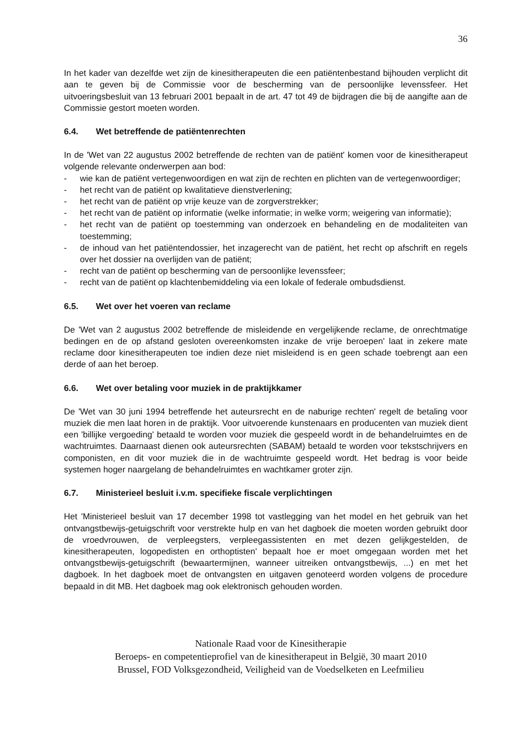36
In het kader van dezelfde wet zijn de kinesitherapeuten die een patiëntenbestand bijhouden verplicht dit aan te geven bij de Commissie voor de bescherming van de persoonlijke levenssfeer. Het uitvoeringsbesluit van 13 februari 2001 bepaalt in de art. 47 tot 49 de bijdragen die bij de aangifte aan de Commissie gestort moeten worden.
6.4. Wet betreffende de patiëntenrechten
In de 'Wet van 22 augustus 2002 betreffende de rechten van de patiënt' komen voor de kinesitherapeut volgende relevante onderwerpen aan bod:
- wie kan de patiënt vertegenwoordigen en wat zijn de rechten en plichten van de vertegenwoordiger;
- het recht van de patiënt op kwalitatieve dienstverlening;
- het recht van de patiënt op vrije keuze van de zorgverstrekker;
- het recht van de patiënt op informatie (welke informatie; in welke vorm; weigering van informatie);
- het recht van de patiënt op toestemming van onderzoek en behandeling en de modaliteiten van toestemming;
- de inhoud van het patiëntendossier, het inzagerecht van de patiënt, het recht op afschrift en regels over het dossier na overlijden van de patiënt;
- recht van de patiënt op bescherming van de persoonlijke levenssfeer;
- recht van de patiënt op klachtenbemiddeling via een lokale of federale ombudsdienst.
6.5. Wet over het voeren van reclame
De 'Wet van 2 augustus 2002 betreffende de misleidende en vergelijkende reclame, de onrechtmatige bedingen en de op afstand gesloten overeenkomsten inzake de vrije beroepen' laat in zekere mate reclame door kinesitherapeuten toe indien deze niet misleidend is en geen schade toebrengt aan een derde of aan het beroep.
6.6. Wet over betaling voor muziek in de praktijkkamer
De 'Wet van 30 juni 1994 betreffende het auteursrecht en de naburige rechten' regelt de betaling voor muziek die men laat horen in de praktijk. Voor uitvoerende kunstenaars en producenten van muziek dient een 'billijke vergoeding' betaald te worden voor muziek die gespeeld wordt in de behandelruimtes en de wachtruimtes. Daarnaast dienen ook auteursrechten (SABAM) betaald te worden voor tekstschrijvers en componisten, en dit voor muziek die in de wachtruimte gespeeld wordt. Het bedrag is voor beide systemen hoger naargelang de behandelruimtes en wachtkamer groter zijn.
6.7. Ministerieel besluit i.v.m. specifieke fiscale verplichtingen
Het 'Ministerieel besluit van 17 december 1998 tot vastlegging van het model en het gebruik van het ontvangstbewijs-getuigschrift voor verstrekte hulp en van het dagboek die moeten worden gebruikt door de vroedvrouwen, de verpleegsters, verpleegassistenten en met dezen gelijkgestelden, de kinesitherapeuten, logopedisten en orthoptisten' bepaalt hoe er moet omgegaan worden met het ontvangstbewijs-getuigschrift (bewaartermijnen, wanneer uitreiken ontvangstbewijs, ...) en met het dagboek. In het dagboek moet de ontvangsten en uitgaven genoteerd worden volgens de procedure bepaald in dit MB. Het dagboek mag ook elektronisch gehouden worden.
Nationale Raad voor de Kinesitherapie
Beroeps- en competentieprofiel van de kinesitherapeut in België, 30 maart 2010
Brussel, FOD Volksgezondheid, Veiligheid van de Voedselketen en Leefmilieu